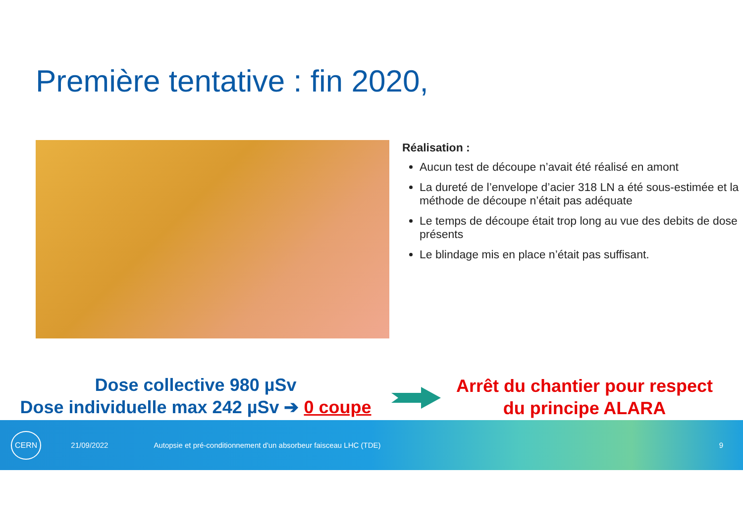Première tentative : fin 2020,
Réalisation :
Aucun test de découpe n’avait été réalisé en amont
La dureté de l’envelope d’acier 318 LN a été sous-estimée et la méthode de découpe n’était pas adéquate
Le temps de découpe était trop long au vue des debits de dose présents
Le blindage mis en place n’était pas suffisant.
Dose collective 980 µSv
Dose individuelle max 242 µSv ➔ 0 coupe
Arrêt du chantier pour respect du principe ALARA
CERN 21/09/2022 Autopsie et pré-conditionnement d'un absorbeur faisceau LHC (TDE) 9